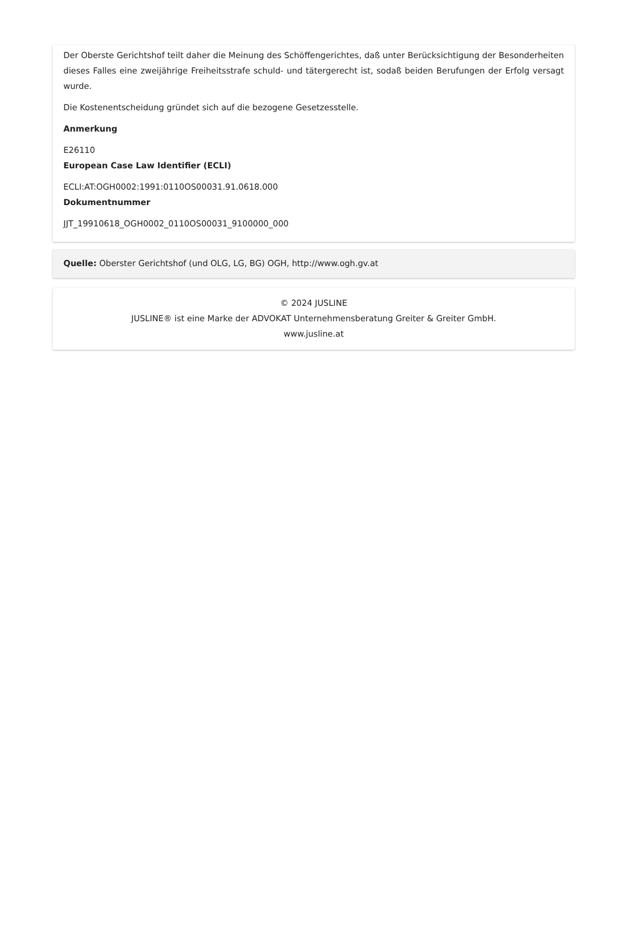Der Oberste Gerichtshof teilt daher die Meinung des Schöffengerichtes, daß unter Berücksichtigung der Besonderheiten dieses Falles eine zweijährige Freiheitsstrafe schuld- und tätergerecht ist, sodaß beiden Berufungen der Erfolg versagt wurde.
Die Kostenentscheidung gründet sich auf die bezogene Gesetzesstelle.
Anmerkung
E26110
European Case Law Identifier (ECLI)
ECLI:AT:OGH0002:1991:0110OS00031.91.0618.000
Dokumentnummer
JJT_19910618_OGH0002_0110OS00031_9100000_000
Quelle: Oberster Gerichtshof (und OLG, LG, BG) OGH, http://www.ogh.gv.at
© 2024 JUSLINE
JUSLINE® ist eine Marke der ADVOKAT Unternehmensberatung Greiter & Greiter GmbH.
www.jusline.at